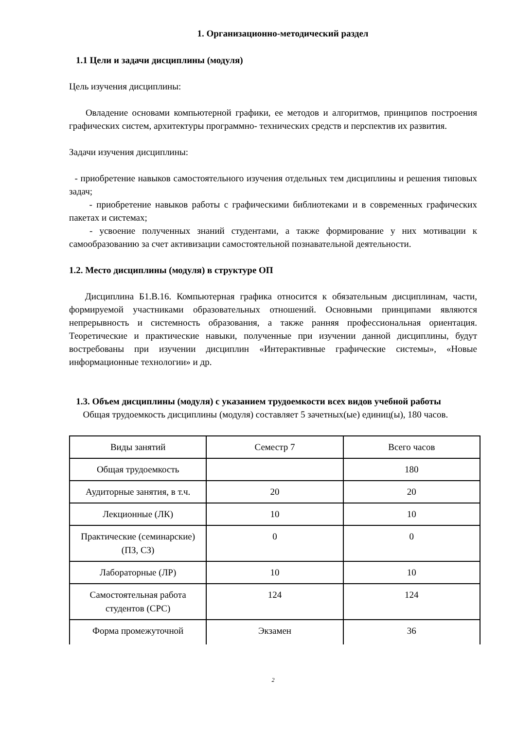1. Организационно-методический раздел
1.1 Цели и задачи дисциплины (модуля)
Цель изучения дисциплины:
Овладение основами компьютерной графики, ее методов и алгоритмов, принципов построения графических систем, архитектуры программно- технических средств и перспектив их развития.
Задачи изучения дисциплины:
- приобретение навыков самостоятельного изучения отдельных тем дисциплины и решения типовых задач;
- приобретение навыков работы с графическими библиотеками и в современных графических пакетах и системах;
- усвоение полученных знаний студентами, а также формирование у них мотивации к самообразованию за счет активизации самостоятельной познавательной деятельности.
1.2. Место дисциплины (модуля) в структуре ОП
Дисциплина Б1.В.16. Компьютерная графика относится к обязательным дисциплинам, части, формируемой участниками образовательных отношений. Основными принципами являются непрерывность и системность образования, а также ранняя профессиональная ориентация. Теоретические и практические навыки, полученные при изучении данной дисциплины, будут востребованы при изучении дисциплин «Интерактивные графические системы», «Новые информационные технологии» и др.
1.3. Объем дисциплины (модуля) с указанием трудоемкости всех видов учебной работы
Общая трудоемкость дисциплины (модуля) составляет 5 зачетных(ые) единиц(ы), 180 часов.
| Виды занятий | Семестр 7 | Всего часов |
| Общая трудоемкость | | 180 |
| Аудиторные занятия, в т.ч. | 20 | 20 |
| Лекционные (ЛК) | 10 | 10 |
| Практические (семинарские) (ПЗ, СЗ) | 0 | 0 |
| Лабораторные (ЛР) | 10 | 10 |
| Самостоятельная работа студентов (СРС) | 124 | 124 |
| Форма промежуточной | Экзамен | 36 |
2